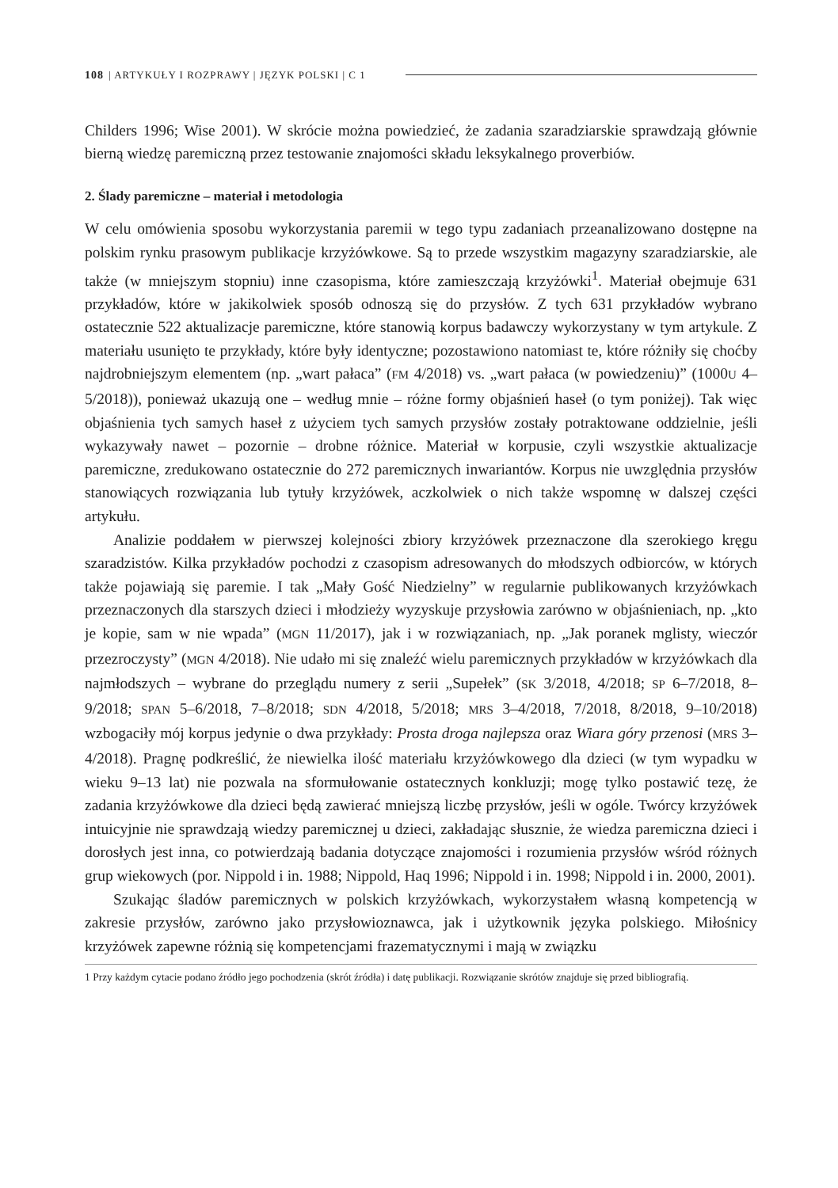108 | ARTYKUŁY I ROZPRAWY | JĘZYK POLSKI | C 1
Childers 1996; Wise 2001). W skrócie można powiedzieć, że zadania szaradziarskie sprawdzają głównie bierną wiedzę paremiczną przez testowanie znajomości składu leksykalnego proverbiów.
2. Ślady paremiczne – materiał i metodologia
W celu omówienia sposobu wykorzystania paremii w tego typu zadaniach przeanalizowano dostępne na polskim rynku prasowym publikacje krzyżówkowe. Są to przede wszystkim magazyny szaradziarskie, ale także (w mniejszym stopniu) inne czasopisma, które zamieszczają krzyżówki<sup>1</sup>. Materiał obejmuje 631 przykładów, które w jakikolwiek sposób odnoszą się do przysłów. Z tych 631 przykładów wybrano ostatecznie 522 aktualizacje paremiczne, które stanowią korpus badawczy wykorzystany w tym artykule. Z materiału usunięto te przykłady, które były identyczne; pozostawiono natomiast te, które różniły się choćby najdrobniejszym elementem (np. „wart pałaca” (FM 4/2018) vs. „wart pałaca (w powiedzeniu)” (1000U 4–5/2018)), ponieważ ukazują one – według mnie – różne formy objaśnień haseł (o tym poniżej). Tak więc objaśnienia tych samych haseł z użyciem tych samych przysłów zostały potraktowane oddzielnie, jeśli wykazywały nawet – pozornie – drobne różnice. Materiał w korpusie, czyli wszystkie aktualizacje paremiczne, zredukowano ostatecznie do 272 paremicznych inwariantów. Korpus nie uwzględnia przysłów stanowiących rozwiązania lub tytuły krzyżówek, aczkolwiek o nich także wspomnę w dalszej części artykułu.
Analizie poddałem w pierwszej kolejności zbiory krzyżówek przeznaczone dla szerokiego kręgu szaradzistów. Kilka przykładów pochodzi z czasopism adresowanych do młodszych odbiorców, w których także pojawiają się paremie. I tak „Mały Gość Niedzielny” w regularnie publikowanych krzyżówkach przeznaczonych dla starszych dzieci i młodzieży wyzyskuje przysłowia zarówno w objaśnieniach, np. „kto je kopie, sam w nie wpada” (MGN 11/2017), jak i w rozwiązaniach, np. „Jak poranek mglisty, wieczór przezroczysty” (MGN 4/2018). Nie udało mi się znaleźć wielu paremicznych przykładów w krzyżówkach dla najmłodszych – wybrane do przeglądu numery z serii „Supełek” (SK 3/2018, 4/2018; SP 6–7/2018, 8–9/2018; SPAN 5–6/2018, 7–8/2018; SDN 4/2018, 5/2018; MRS 3–4/2018, 7/2018, 8/2018, 9–10/2018) wzbogaciły mój korpus jedynie o dwa przykłady: Prosta droga najlepsza oraz Wiara góry przenosi (MRS 3–4/2018). Pragnę podkreślić, że niewielka ilość materiału krzyżówkowego dla dzieci (w tym wypadku w wieku 9–13 lat) nie pozwala na sformułowanie ostatecznych konkluzji; mogę tylko postawić tezę, że zadania krzyżówkowe dla dzieci będą zawierać mniejszą liczbę przysłów, jeśli w ogóle. Twórcy krzyżówek intuicyjnie nie sprawdzają wiedzy paremicznej u dzieci, zakładając słusznie, że wiedza paremiczna dzieci i dorosłych jest inna, co potwierdzają badania dotyczące znajomości i rozumienia przysłów wśród różnych grup wiekowych (por. Nippold i in. 1988; Nippold, Haq 1996; Nippold i in. 1998; Nippold i in. 2000, 2001).
Szukając śladów paremicznych w polskich krzyżówkach, wykorzystałem własną kompetencją w zakresie przysłów, zarówno jako przysłowioznawca, jak i użytkownik języka polskiego. Miłośnicy krzyżówek zapewne różnią się kompetencjami frazematycznymi i mają w związku
1 Przy każdym cytacie podano źródło jego pochodzenia (skrót źródła) i datę publikacji. Rozwiązanie skrótów znajduje się przed bibliografią.